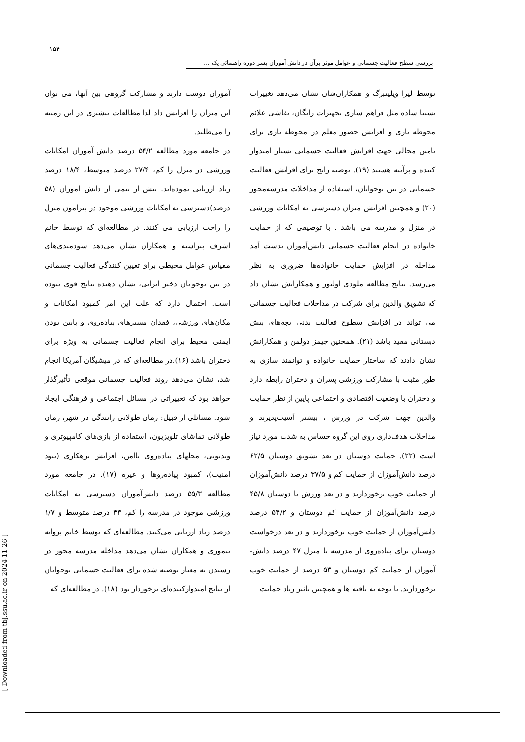۱۵۴
بررسی سطح فعالیت جسمانی و عوامل موثر برآن در دانش آموزان پسر دوره راهنمائی یک ...
آموزان دوست دارند و مشارکت گروهی بین آنها، می توان این میزان را افزایش داد لذا مطالعات بیشتری در این زمینه را می‌طلبد.
در جامعه مورد مطالعه ۵۴/۲ درصد دانش آموزان امکانات ورزشی در منزل را کم، ۲۷/۴ درصد متوسط، ۱۸/۴ درصد زیاد ارزیابی نموده‌اند. بیش از نیمی از دانش آموزان (۵۸ درصد)دسترسی به امکانات ورزشی موجود در پیرامون منزل را راحت ارزیابی می کنند. در مطالعه‌ای که توسط خانم اشرف پیراسته و همکاران نشان می‌دهد سودمندی‌های مقیاس عوامل محیطی برای تعیین کنندگی فعالیت جسمانی در بین نوجوانان دختر ایرانی، نشان دهنده نتایج قوی نبوده است. احتمال دارد که علت این امر کمبود امکانات و مکان‌های ورزشی، فقدان مسیرهای پیاده‌روی و پایین بودن ایمنی محیط برای انجام فعالیت جسمانی به ویژه برای دختران باشد (۱۶).در مطالعه‌ای که در میشیگان آمریکا انجام شد، نشان می‌دهد روند فعالیت جسمانی موقعی تأثیرگذار خواهد بود که تغییراتی در مسائل اجتماعی و فرهنگی ایجاد شود. مسائلی از قبیل: زمان طولانی رانندگی در شهر، زمان طولانی تماشای تلویزیون، استفاده از بازی‌های کامپیوتری و ویدیویی، محلهای پیاده‌روی ناامن، افزایش بزهکاری (نبود امنیت)، کمبود پیاده‌روها و غیره (۱۷). در جامعه مورد مطالعه ۵۵/۳ درصد دانش‌آموزان دسترسی به امکانات ورزشی موجود در مدرسه را کم، ۴۳ درصد متوسط و ۱/۷ درصد زیاد ارزیابی می‌کنند. مطالعه‌ای که توسط خانم پروانه تیموری و همکاران نشان می‌دهد مداخله مدرسه محور در رسیدن به معیار توصیه شده برای فعالیت جسمانی نوجوانان از نتایج امیدوارکننده‌ای برخوردار بود (۱۸). در مطالعه‌ای که
توسط لیزا ویلینبرگ و همکاران‌شان نشان می‌دهد تغییرات نسبتا ساده مثل فراهم سازی تجهیزات رایگان، نقاشی علائم محوطه بازی و افزایش حضور معلم در محوطه بازی برای تامین مجالی جهت افزایش فعالیت جسمانی بسیار امیدوار کننده و پرآتیه هستند (۱۹). توصیه رایج برای افزایش فعالیت جسمانی در بین نوجوانان، استفاده از مداخلات مدرسه‌محور (۲۰) و همچنین افزایش میزان دسترسی به امکانات ورزشی در منزل و مدرسه می باشد . با توصیفی که از حمایت خانواده در انجام فعالیت جسمانی دانش‌آموزان بدست آمد مداخله در افزایش حمایت خانواده‌ها ضروری به نظر می‌رسد. نتایج مطالعه ملودی اولیور و همکارانش نشان داد که تشویق والدین برای شرکت در مداخلات فعالیت جسمانی می تواند در افزایش سطوح فعالیت بدنی بچه‌های پیش دبستانی مفید باشد (۲۱). همچنین جیمز دولمن و همکارانش نشان دادند که ساختار حمایت خانواده و توانمند سازی به طور مثبت با مشارکت ورزشی پسران و دختران رابطه دارد و دختران با وضعیت اقتصادی و اجتماعی پایین از نظر حمایت والدین جهت شرکت در ورزش ، بیشتر آسیب‌پذیرند و مداخلات هدف‌داری روی این گروه حساس به شدت مورد نیاز است (۲۲). حمایت دوستان در بعد تشویق دوستان ۶۲/۵ درصد دانش‌آموزان از حمایت کم و ۳۷/۵ درصد دانش‌آموزان از حمایت خوب برخوردارند و در بعد ورزش با دوستان ۴۵/۸ درصد دانش‌آموزان از حمایت کم دوستان و ۵۴/۲ درصد دانش‌آموزان از حمایت خوب برخوردارند و در بعد درخواست دوستان برای پیاده‌روی از مدرسه تا منزل ۴۷ درصد دانش- آموزان از حمایت کم دوستان و ۵۳ درصد از حمایت خوب برخوردارند. با توجه به یافته ها و همچنین تاثیر زیاد حمایت
[ Downloaded from tbj.ssu.ac.ir on 2024-11-26 ]